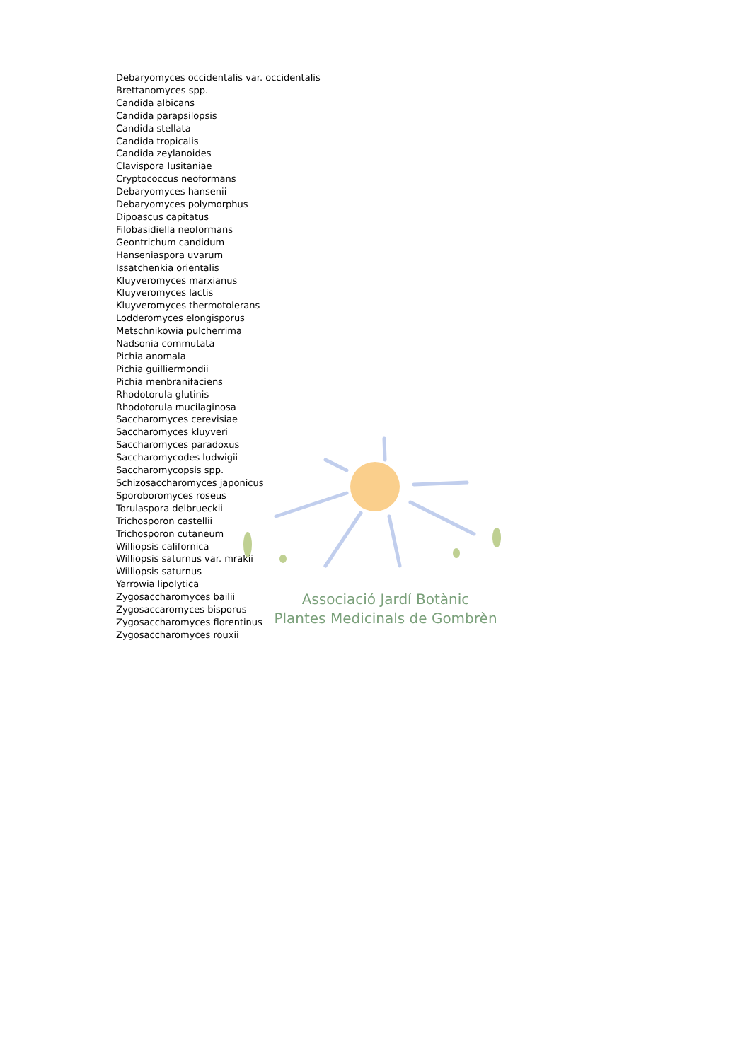Associació Jardí Botànic
Plantes Medicinals de Gombrèn
Debaryomyces occidentalis var. occidentalis
Brettanomyces spp.
Candida albicans
Candida parapsilopsis
Candida stellata
Candida tropicalis
Candida zeylanoides
Clavispora lusitaniae
Cryptococcus neoformans
Debaryomyces hansenii
Debaryomyces polymorphus
Dipoascus capitatus
Filobasidiella neoformans
Geontrichum candidum
Hanseniaspora uvarum
Issatchenkia orientalis
Kluyveromyces marxianus
Kluyveromyces lactis
Kluyveromyces thermotolerans
Lodderomyces elongisporus
Metschnikowia pulcherrima
Nadsonia commutata
Pichia anomala
Pichia guilliermondii
Pichia menbranifaciens
Rhodotorula glutinis
Rhodotorula mucilaginosa
Saccharomyces cerevisiae
Saccharomyces kluyveri
Saccharomyces paradoxus
Saccharomycodes ludwigii
Saccharomycopsis spp.
Schizosaccharomyces japonicus
Sporoboromyces roseus
Torulaspora delbrueckii
Trichosporon castellii
Trichosporon cutaneum
Williopsis californica
Williopsis saturnus var. mrakii
Williopsis saturnus
Yarrowia lipolytica
Zygosaccharomyces bailii
Zygosaccaromyces bisporus
Zygosaccharomyces florentinus
Zygosaccharomyces rouxii